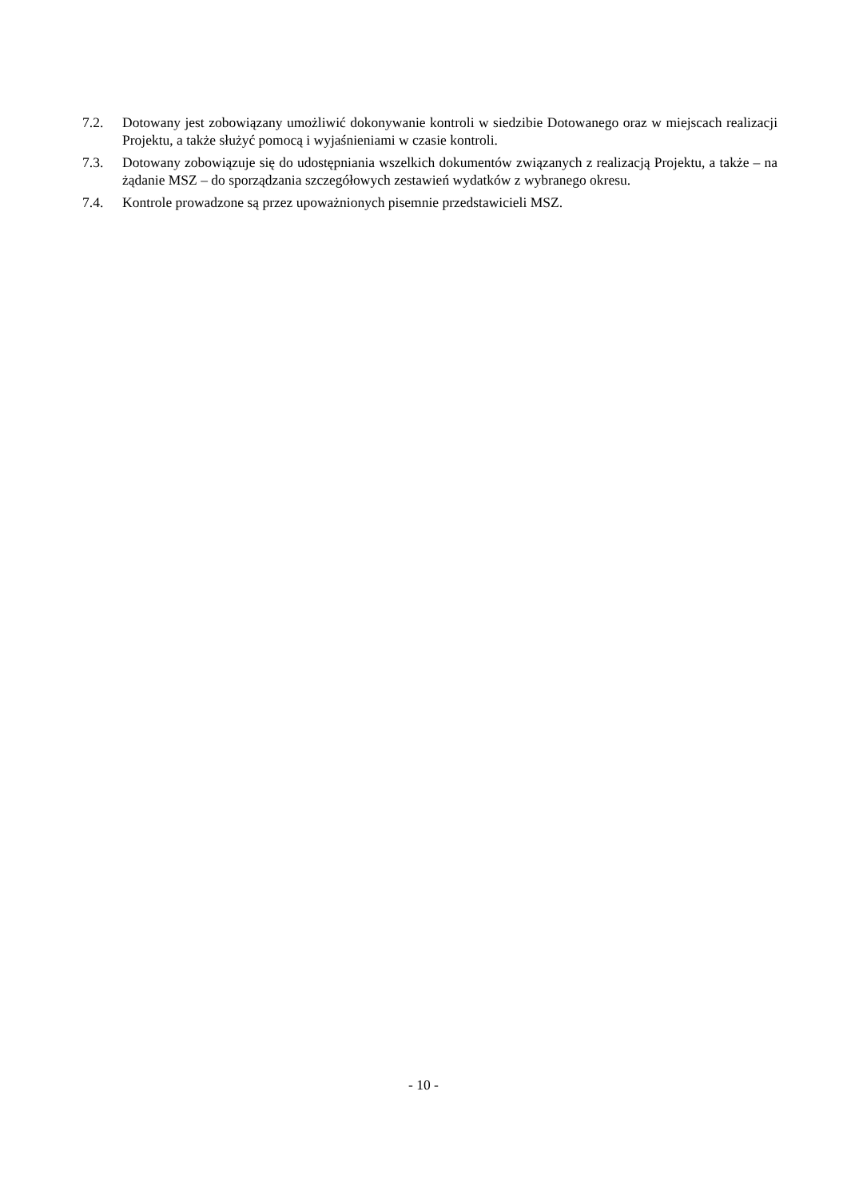7.2. Dotowany jest zobowiązany umożliwić dokonywanie kontroli w siedzibie Dotowanego oraz w miejscach realizacji Projektu, a także służyć pomocą i wyjaśnieniami w czasie kontroli.
7.3. Dotowany zobowiązuje się do udostępniania wszelkich dokumentów związanych z realizacją Projektu, a także – na żądanie MSZ – do sporządzania szczegółowych zestawień wydatków z wybranego okresu.
7.4. Kontrole prowadzone są przez upoważnionych pisemnie przedstawicieli MSZ.
- 10 -